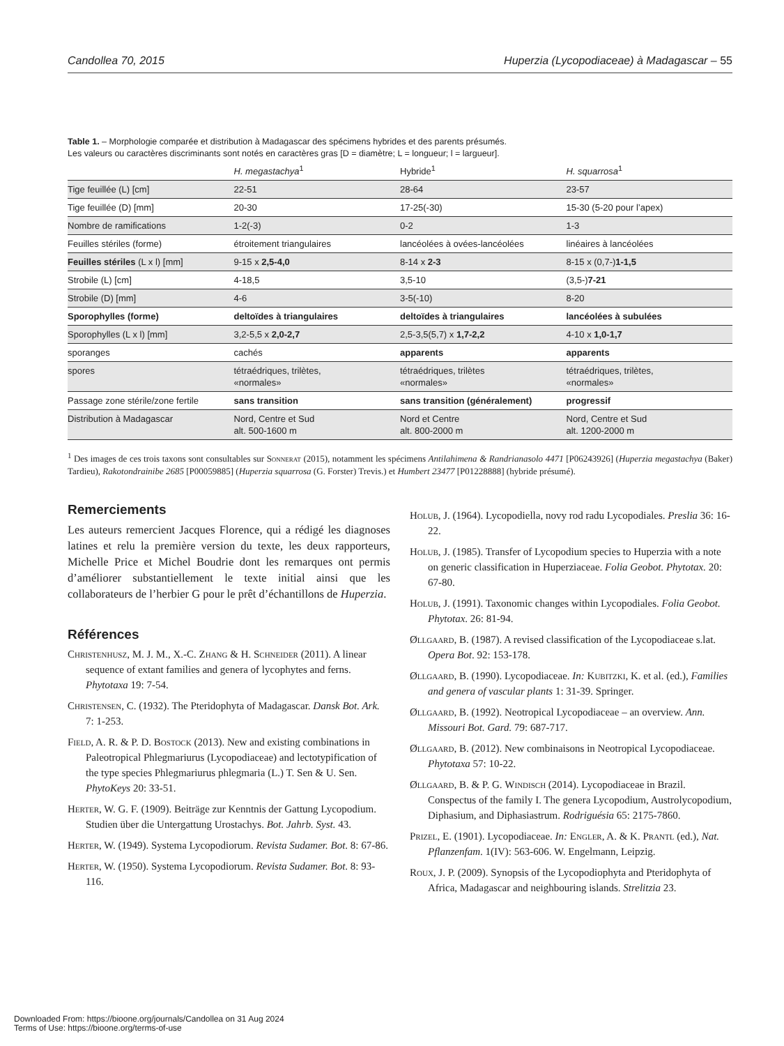Candollea 70, 2015 Huperzia (Lycopodiaceae) à Madagascar – 55
Table 1. – Morphologie comparée et distribution à Madagascar des spécimens hybrides et des parents présumés.
Les valeurs ou caractères discriminants sont notés en caractères gras [D = diamètre; L = longueur; l = largueur].
| | H. megastachya<sup>1</sup> | Hybride<sup>1</sup> | H. squarrosa<sup>1</sup> |
| --- | --- | --- | --- |
| Tige feuillée (L) [cm] | 22-51 | 28-64 | 23-57 |
| Tige feuillée (D) [mm] | 20-30 | 17-25(-30) | 15-30 (5-20 pour l’apex) |
| Nombre de ramifications | 1-2(-3) | 0-2 | 1-3 |
| Feuilles stériles (forme) | étroitement triangulaires | lancéolées à ovées-lancéolées | linéaires à lancéolées |
| Feuilles stériles (L x l) [mm] | 9-15 x 2,5-4,0 | 8-14 x 2-3 | 8-15 x (0,7-) 1-1,5 |
| Strobile (L) [cm] | 4-18,5 | 3,5-10 | (3,5-) 7-21 |
| Strobile (D) [mm] | 4-6 | 3-5(-10) | 8-20 |
| Sporophylles (forme) | deltoïdes à triangulaires | deltoïdes à triangulaires | lancéolées à subulées |
| Sporophylles (L x l) [mm] | 3,2-5,5 x 2,0-2,7 | 2,5-3,5(5,7) x 1,7-2,2 | 4-10 x 1,0-1,7 |
| sporanges | cachés | apparents | apparents |
| spores | tétraédriques, trilètes, «normales» | tétraédriques, trilètes «normales» | tétraédriques, trilètes, «normales» |
| Passage zone stérile/zone fertile | sans transition | sans transition (généralement) | progressif |
| Distribution à Madagascar | Nord, Centre et Sud alt. 500-1600 m | Nord et Centre alt. 800-2000 m | Nord, Centre et Sud alt. 1200-2000 m |
<sup>1</sup> Des images de ces trois taxons sont consultables sur Sonnerat (2015), notamment les spécimens Antilahimena & Randrianasolo 4471 [P06243926] (Huperzia megastachya (Baker) Tardieu), Rakotondrainibe 2685 [P00059885] (Huperzia squarrosa (G. Forster) Trevis.) et Humbert 23477 [P01228888] (hybride présumé).
Remerciements
Les auteurs remercient Jacques Florence, qui a rédigé les diagnoses latines et relu la première version du texte, les deux rapporteurs, Michelle Price et Michel Boudrie dont les remarques ont permis d’améliorer substantiellement le texte initial ainsi que les collaborateurs de l’herbier G pour le prêt d’échantillons de Huperzia.
Références
Christenhusz, M. J. M., X.-C. Zhang & H. Schneider (2011). A linear sequence of extant families and genera of lycophytes and ferns. Phytotaxa 19: 7-54.
Christensen, C. (1932). The Pteridophyta of Madagascar. Dansk Bot. Ark. 7: 1-253.
Field, A. R. & P. D. Bostock (2013). New and existing combinations in Paleotropical Phlegmariurus (Lycopodiaceae) and lectotypification of the type species Phlegmariurus phlegmaria (L.) T. Sen & U. Sen. PhytoKeys 20: 33-51.
Herter, W. G. F. (1909). Beiträge zur Kenntnis der Gattung Lycopodium. Studien über die Untergattung Urostachys. Bot. Jahrb. Syst. 43.
Herter, W. (1949). Systema Lycopodiorum. Revista Sudamer. Bot. 8: 67-86.
Herter, W. (1950). Systema Lycopodiorum. Revista Sudamer. Bot. 8: 93-116.
Holub, J. (1964). Lycopodiella, novy rod radu Lycopodiales. Preslia 36: 16-22.
Holub, J. (1985). Transfer of Lycopodium species to Huperzia with a note on generic classification in Huperziaceae. Folia Geobot. Phytotax. 20: 67-80.
Holub, J. (1991). Taxonomic changes within Lycopodiales. Folia Geobot. Phytotax. 26: 81-94.
Øllgaard, B. (1987). A revised classification of the Lycopodiaceae s.lat. Opera Bot. 92: 153-178.
Øllgaard, B. (1990). Lycopodiaceae. In: Kubitzki, K. et al. (ed.), Families and genera of vascular plants 1: 31-39. Springer.
Øllgaard, B. (1992). Neotropical Lycopodiaceae – an overview. Ann. Missouri Bot. Gard. 79: 687-717.
Øllgaard, B. (2012). New combinaisons in Neotropical Lycopodiaceae. Phytotaxa 57: 10-22.
Øllgaard, B. & P. G. Windisch (2014). Lycopodiaceae in Brazil. Conspectus of the family I. The genera Lycopodium, Austrolycopodium, Diphasium, and Diphasiastrum. Rodriguésia 65: 2175-7860.
Prizel, E. (1901). Lycopodiaceae. In: Engler, A. & K. Prantl (ed.), Nat. Pflanzenfam. 1(IV): 563-606. W. Engelmann, Leipzig.
Roux, J. P. (2009). Synopsis of the Lycopodiophyta and Pteridophyta of Africa, Madagascar and neighbouring islands. Strelitzia 23.
Downloaded From: https://bioone.org/journals/Candollea on 31 Aug 2024
Terms of Use: https://bioone.org/terms-of-use